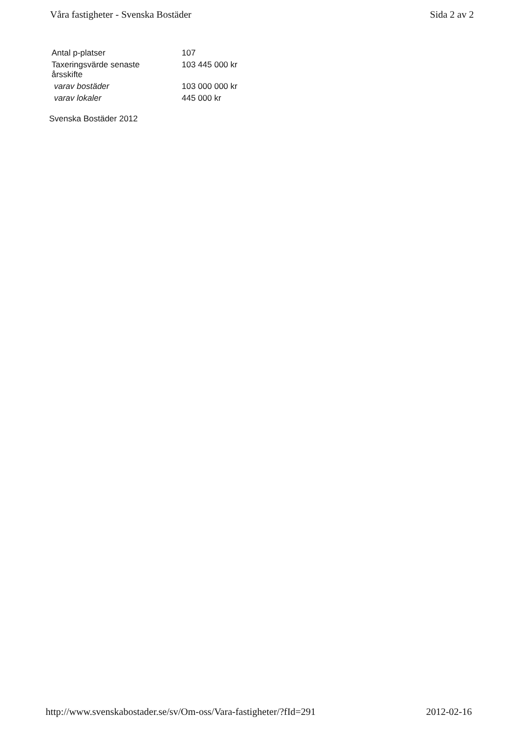Våra fastigheter - Svenska Bostäder Sida 2 av 2
| Antal p-platser | 107 |
| Taxeringsvärde senaste årsskifte | 103 445 000 kr |
| varav bostäder | 103 000 000 kr |
| varav lokaler | 445 000 kr |
Svenska Bostäder 2012
http://www.svenskabostader.se/sv/Om-oss/Vara-fastigheter/?fId=291 2012-02-16